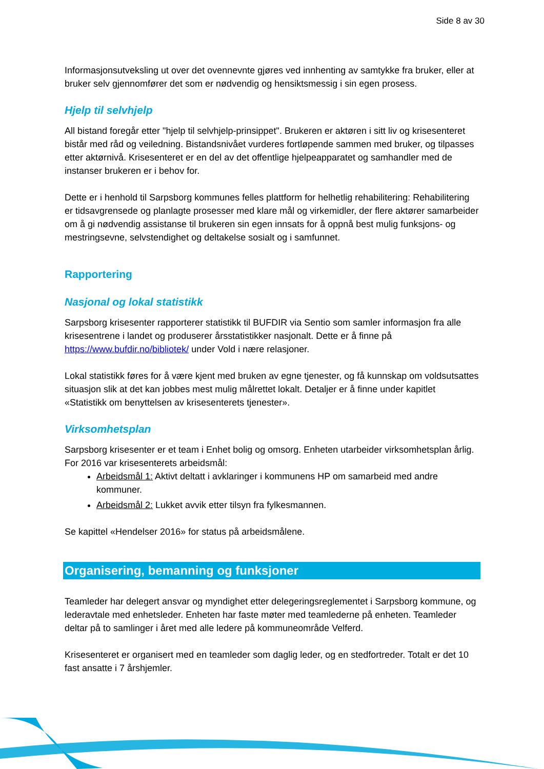Side 8 av 30
Informasjonsutveksling ut over det ovennevnte gjøres ved innhenting av samtykke fra bruker, eller at bruker selv gjennomfører det som er nødvendig og hensiktsmessig i sin egen prosess.
Hjelp til selvhjelp
All bistand foregår etter "hjelp til selvhjelp-prinsippet". Brukeren er aktøren i sitt liv og krisesenteret bistår med råd og veiledning. Bistandsnivået vurderes fortløpende sammen med bruker, og tilpasses etter aktørnivå. Krisesenteret er en del av det offentlige hjelpeapparatet og samhandler med de instanser brukeren er i behov for.
Dette er i henhold til Sarpsborg kommunes felles plattform for helhetlig rehabilitering: Rehabilitering er tidsavgrensede og planlagte prosesser med klare mål og virkemidler, der flere aktører samarbeider om å gi nødvendig assistanse til brukeren sin egen innsats for å oppnå best mulig funksjons- og mestringsevne, selvstendighet og deltakelse sosialt og i samfunnet.
Rapportering
Nasjonal og lokal statistikk
Sarpsborg krisesenter rapporterer statistikk til BUFDIR via Sentio som samler informasjon fra alle krisesentrene i landet og produserer årsstatistikker nasjonalt. Dette er å finne på https://www.bufdir.no/bibliotek/ under Vold i nære relasjoner.
Lokal statistikk føres for å være kjent med bruken av egne tjenester, og få kunnskap om voldsutsattes situasjon slik at det kan jobbes mest mulig målrettet lokalt. Detaljer er å finne under kapitlet «Statistikk om benyttelsen av krisesenterets tjenester».
Virksomhetsplan
Sarpsborg krisesenter er et team i Enhet bolig og omsorg. Enheten utarbeider virksomhetsplan årlig. For 2016 var krisesenterets arbeidsmål:
Arbeidsmål 1: Aktivt deltatt i avklaringer i kommunens HP om samarbeid med andre kommuner.
Arbeidsmål 2: Lukket avvik etter tilsyn fra fylkesmannen.
Se kapittel «Hendelser 2016» for status på arbeidsmålene.
Organisering, bemanning og funksjoner
Teamleder har delegert ansvar og myndighet etter delegeringsreglementet i Sarpsborg kommune, og lederavtale med enhetsleder. Enheten har faste møter med teamlederne på enheten. Teamleder deltar på to samlinger i året med alle ledere på kommuneområde Velferd.
Krisesenteret er organisert med en teamleder som daglig leder, og en stedfortreder. Totalt er det 10 fast ansatte i 7 årshjemler.